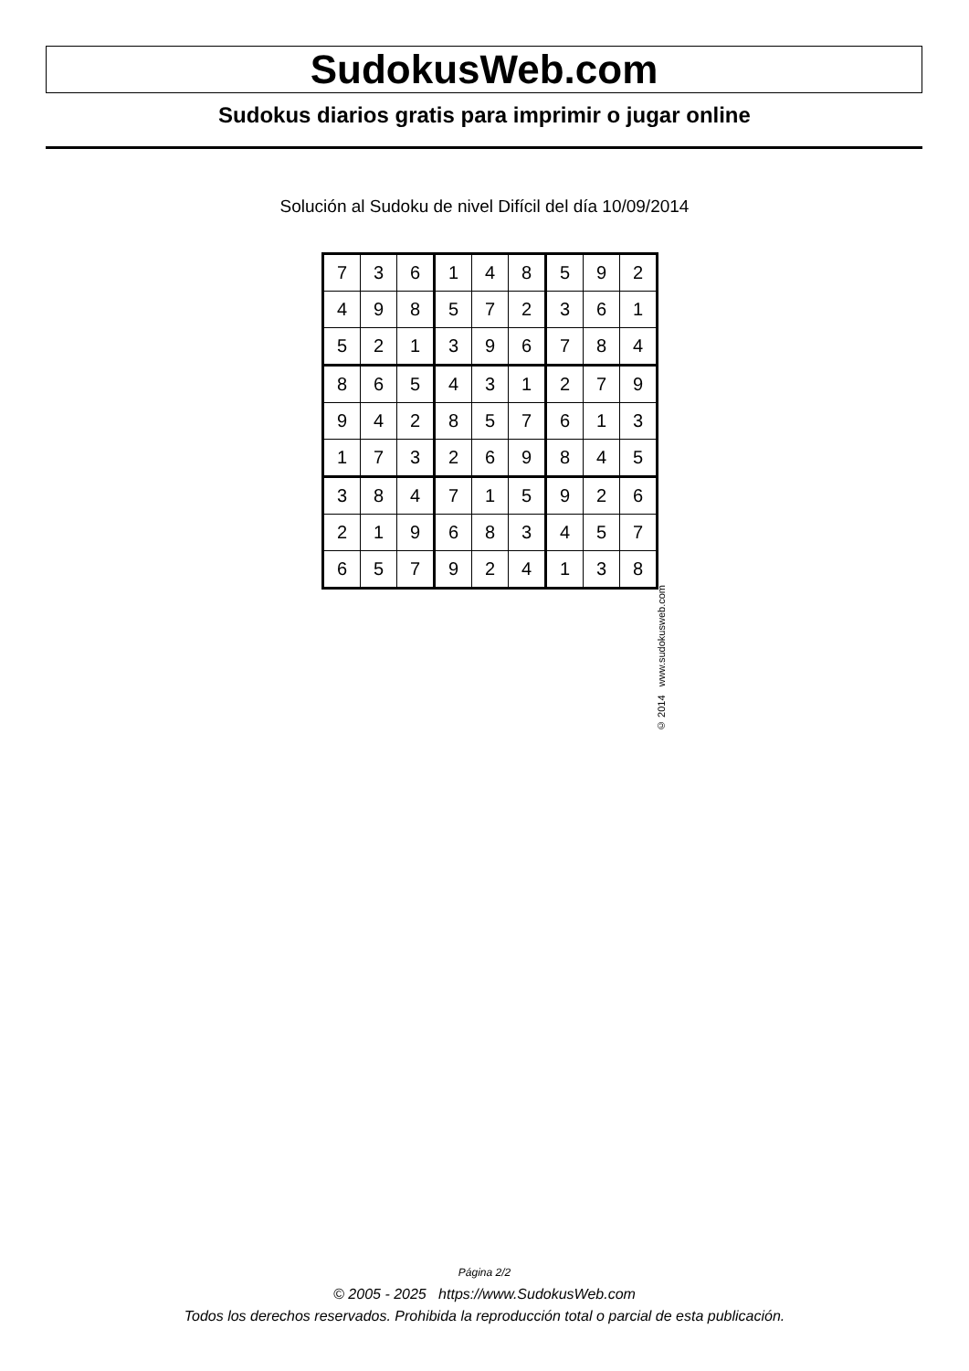SudokusWeb.com
Sudokus diarios gratis para imprimir o jugar online
Solución al Sudoku de nivel Difícil del día 10/09/2014
| 7 | 3 | 6 | 1 | 4 | 8 | 5 | 9 | 2 |
| 4 | 9 | 8 | 5 | 7 | 2 | 3 | 6 | 1 |
| 5 | 2 | 1 | 3 | 9 | 6 | 7 | 8 | 4 |
| 8 | 6 | 5 | 4 | 3 | 1 | 2 | 7 | 9 |
| 9 | 4 | 2 | 8 | 5 | 7 | 6 | 1 | 3 |
| 1 | 7 | 3 | 2 | 6 | 9 | 8 | 4 | 5 |
| 3 | 8 | 4 | 7 | 1 | 5 | 9 | 2 | 6 |
| 2 | 1 | 9 | 6 | 8 | 3 | 4 | 5 | 7 |
| 6 | 5 | 7 | 9 | 2 | 4 | 1 | 3 | 8 |
© 2014 www.sudokusweb.com
Página 2/2
© 2005 - 2025 https://www.SudokusWeb.com
Todos los derechos reservados. Prohibida la reproducción total o parcial de esta publicación.